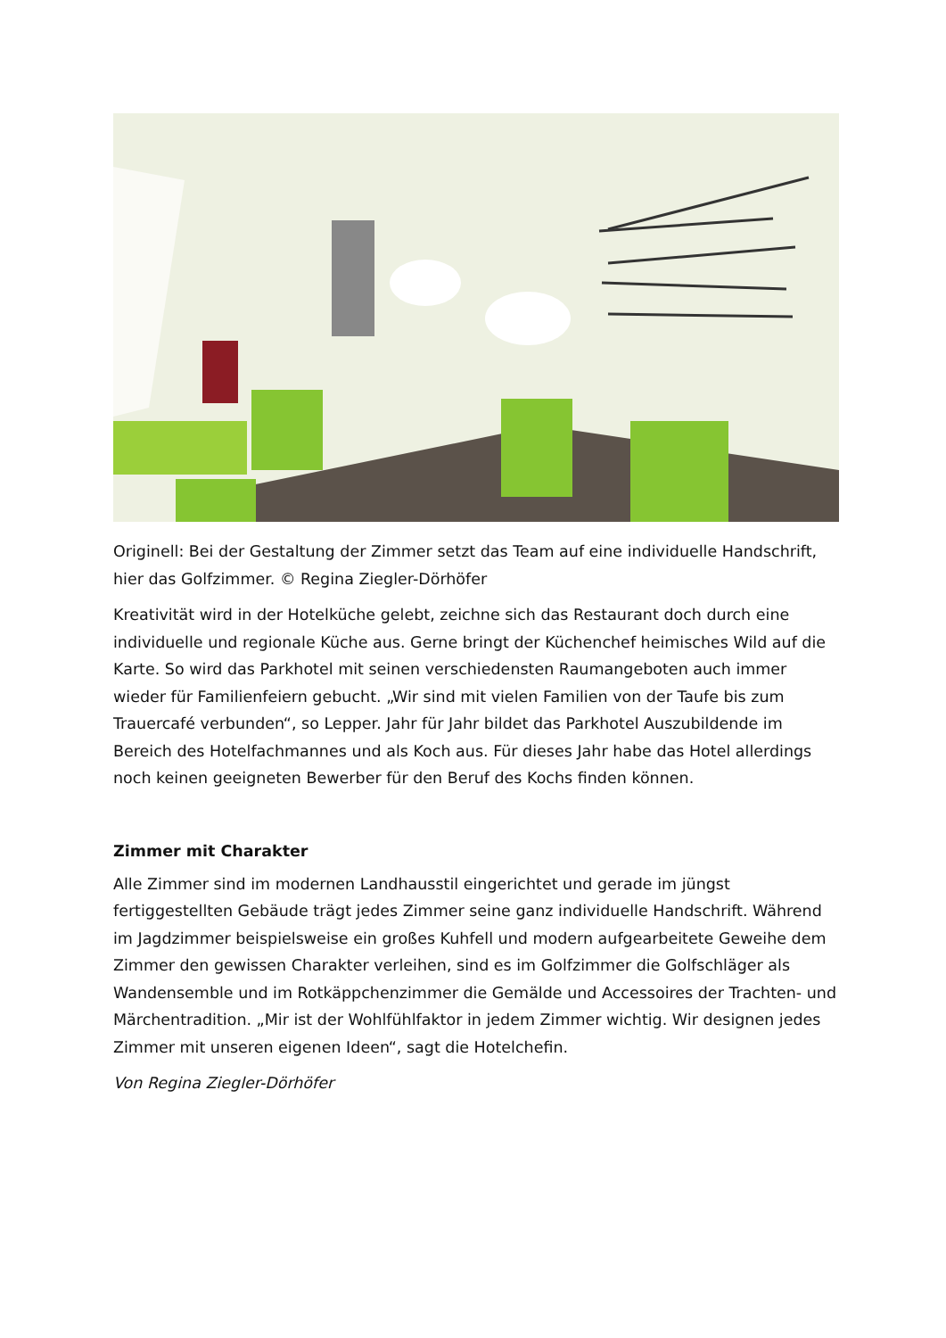Originell: Bei der Gestaltung der Zimmer setzt das Team auf eine individuelle Handschrift, hier das Golfzimmer. © Regina Ziegler-Dörhöfer
Kreativität wird in der Hotelküche gelebt, zeichne sich das Restaurant doch durch eine individuelle und regionale Küche aus. Gerne bringt der Küchenchef heimisches Wild auf die Karte. So wird das Parkhotel mit seinen verschiedensten Raumangeboten auch immer wieder für Familienfeiern gebucht. „Wir sind mit vielen Familien von der Taufe bis zum Trauercafé verbunden“, so Lepper. Jahr für Jahr bildet das Parkhotel Auszubildende im Bereich des Hotelfachmannes und als Koch aus. Für dieses Jahr habe das Hotel allerdings noch keinen geeigneten Bewerber für den Beruf des Kochs finden können.
Zimmer mit Charakter
Alle Zimmer sind im modernen Landhausstil eingerichtet und gerade im jüngst fertiggestellten Gebäude trägt jedes Zimmer seine ganz individuelle Handschrift. Während im Jagdzimmer beispielsweise ein großes Kuhfell und modern aufgearbeitete Geweihe dem Zimmer den gewissen Charakter verleihen, sind es im Golfzimmer die Golfschläger als Wandensemble und im Rotkäppchenzimmer die Gemälde und Accessoires der Trachten- und Märchentradition. „Mir ist der Wohlfühlfaktor in jedem Zimmer wichtig. Wir designen jedes Zimmer mit unseren eigenen Ideen“, sagt die Hotelchefin.
Von Regina Ziegler-Dörhöfer